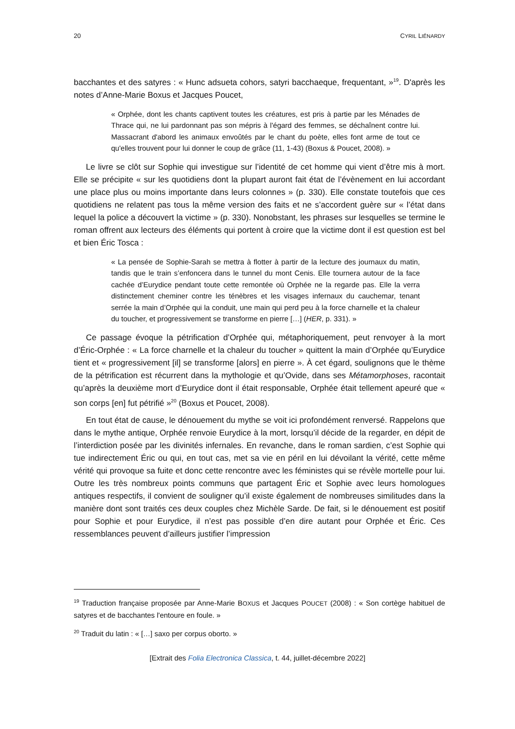20 CYRIL LIÉNARDY
bacchantes et des satyres : « Hunc adsueta cohors, satyri bacchaeque, frequentant, »<sup>19</sup>. D'après les notes d’Anne-Marie Boxus et Jacques Poucet,
« Orphée, dont les chants captivent toutes les créatures, est pris à partie par les Ménades de Thrace qui, ne lui pardonnant pas son mépris à l'égard des femmes, se déchaînent contre lui. Massacrant d'abord les animaux envoûtés par le chant du poète, elles font arme de tout ce qu'elles trouvent pour lui donner le coup de grâce (11, 1-43) (Boxus & Poucet, 2008). »
Le livre se clôt sur Sophie qui investigue sur l’identité de cet homme qui vient d’être mis à mort. Elle se précipite « sur les quotidiens dont la plupart auront fait état de l’évènement en lui accordant une place plus ou moins importante dans leurs colonnes » (p. 330). Elle constate toutefois que ces quotidiens ne relatent pas tous la même version des faits et ne s’accordent guère sur « l’état dans lequel la police a découvert la victime » (p. 330). Nonobstant, les phrases sur lesquelles se termine le roman offrent aux lecteurs des éléments qui portent à croire que la victime dont il est question est bel et bien Éric Tosca :
« La pensée de Sophie-Sarah se mettra à flotter à partir de la lecture des journaux du matin, tandis que le train s’enfoncera dans le tunnel du mont Cenis. Elle tournera autour de la face cachée d’Eurydice pendant toute cette remontée où Orphée ne la regarde pas. Elle la verra distinctement cheminer contre les ténèbres et les visages infernaux du cauchemar, tenant serrée la main d’Orphée qui la conduit, une main qui perd peu à la force charnelle et la chaleur du toucher, et progressivement se transforme en pierre […] (HER, p. 331). »
Ce passage évoque la pétrification d’Orphée qui, métaphoriquement, peut renvoyer à la mort d’Éric-Orphée : « La force charnelle et la chaleur du toucher » quittent la main d’Orphée qu’Eurydice tient et « progressivement [il] se transforme [alors] en pierre ». À cet égard, soulignons que le thème de la pétrification est récurrent dans la mythologie et qu’Ovide, dans ses Métamorphoses, racontait qu’après la deuxième mort d’Eurydice dont il était responsable, Orphée était tellement apeuré que « son corps [en] fut pétrifié »<sup>20</sup> (Boxus et Poucet, 2008).
En tout état de cause, le dénouement du mythe se voit ici profondément renversé. Rappelons que dans le mythe antique, Orphée renvoie Eurydice à la mort, lorsqu’il décide de la regarder, en dépit de l’interdiction posée par les divinités infernales. En revanche, dans le roman sardien, c’est Sophie qui tue indirectement Éric ou qui, en tout cas, met sa vie en péril en lui dévoilant la vérité, cette même vérité qui provoque sa fuite et donc cette rencontre avec les féministes qui se révèle mortelle pour lui. Outre les très nombreux points communs que partagent Éric et Sophie avec leurs homologues antiques respectifs, il convient de souligner qu’il existe également de nombreuses similitudes dans la manière dont sont traités ces deux couples chez Michèle Sarde. De fait, si le dénouement est positif pour Sophie et pour Eurydice, il n’est pas possible d’en dire autant pour Orphée et Éric. Ces ressemblances peuvent d’ailleurs justifier l’impression
<sup>19</sup> Traduction française proposée par Anne-Marie BOXUS et Jacques POUCET (2008) : « Son cortège habituel de satyres et de bacchantes l'entoure en foule. »
<sup>20</sup> Traduit du latin : « […] saxo per corpus oborto. »
[Extrait des Folia Electronica Classica, t. 44, juillet-décembre 2022]